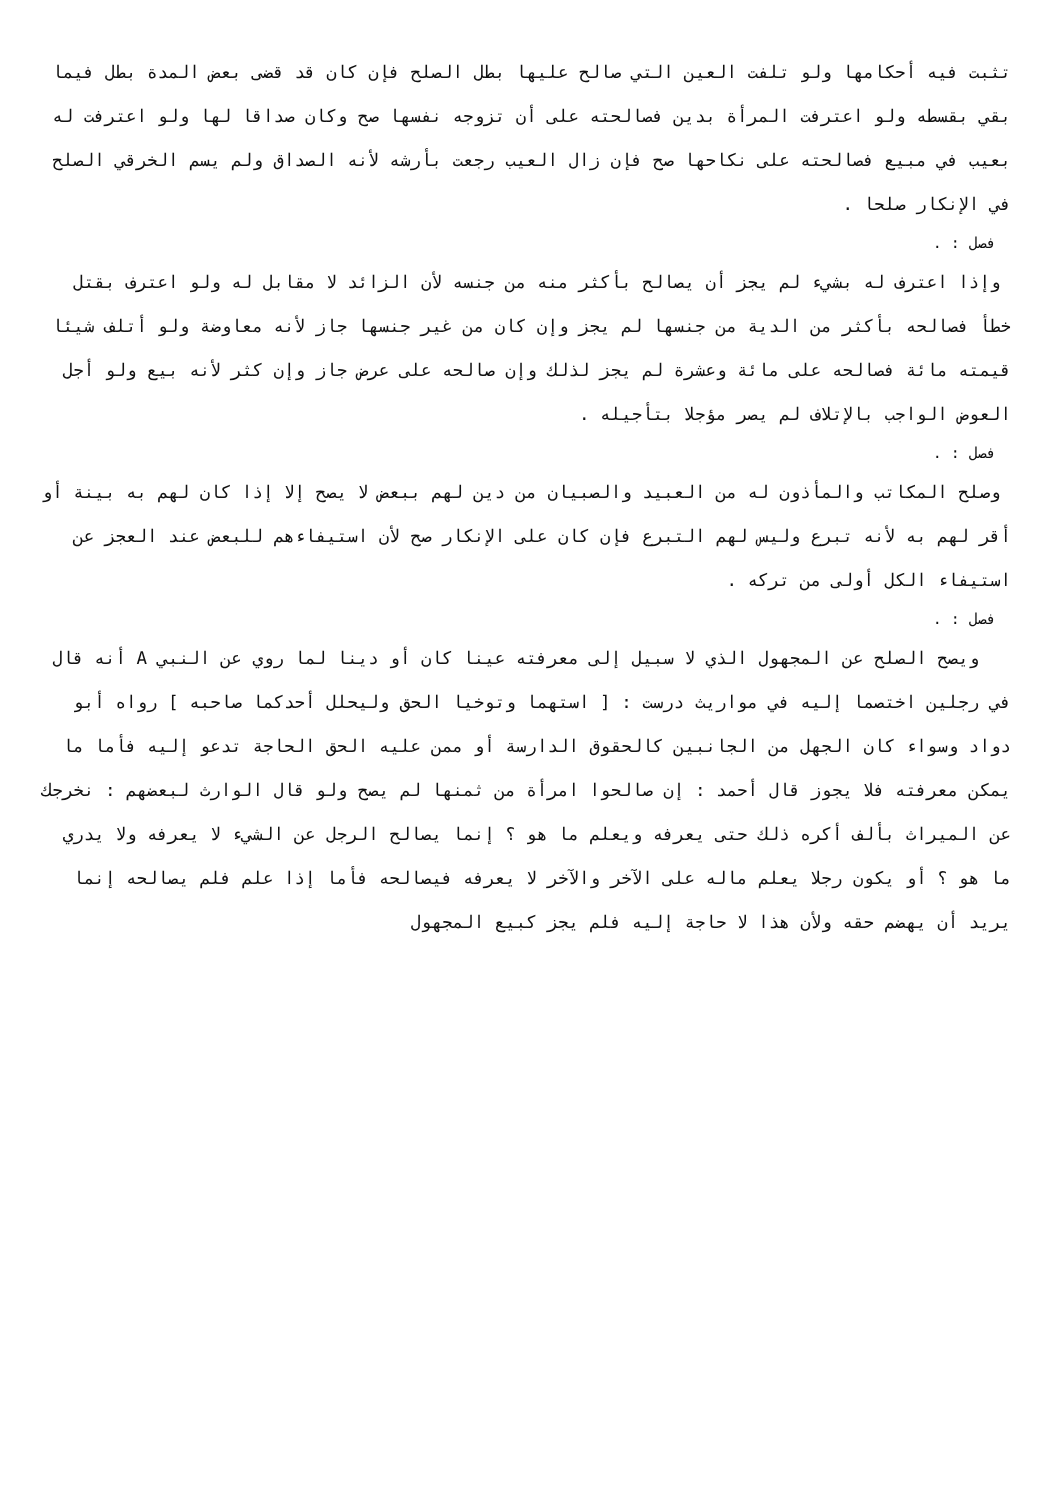تثبت فيه أحكامها ولو تلفت العين التي صالح عليها بطل الصلح فإن كان قد قضى بعض المدة بطل فيما بقي بقسطه ولو اعترفت المرأة بدين فصالحته على أن تزوجه نفسها صح وكان صداقا لها ولو اعترفت له بعيب في مبيع فصالحته على نكاحها صح فإن زال العيب رجعت بأرشه لأنه الصداق ولم يسم الخرقي الصلح في الإنكار صلحا .
فصل : .
وإذا اعترف له بشيء لم يجز أن يصالح بأكثر منه من جنسه لأن الزائد لا مقابل له ولو اعترف بقتل خطأ فصالحه بأكثر من الدية من جنسها لم يجز وإن كان من غير جنسها جاز لأنه معاوضة ولو أتلف شيئا قيمته مائة فصالحه على مائة وعشرة لم يجز لذلك وإن صالحه على عرض جاز وإن كثر لأنه بيع ولو أجل العوض الواجب بالإتلاف لم يصر مؤجلا بتأجيله .
فصل : .
وصلح المكاتب والمأذون له من العبيد والصبيان من دين لهم ببعض لا يصح إلا إذا كان لهم به بينة أو أقر لهم به لأنه تبرع وليس لهم التبرع فإن كان على الإنكار صح لأن استيفاءهم للبعض عند العجز عن استيفاء الكل أولى من تركه .
فصل : .
ويصح الصلح عن المجهول الذي لا سبيل إلى معرفته عينا كان أو دينا لما روي عن النبي A أنه قال في رجلين اختصما إليه في مواريث درست : [ استهما وتوخيا الحق وليحلل أحدكما صاحبه ] رواه أبو دواد وسواء كان الجهل من الجانبين كالحقوق الدارسة أو ممن عليه الحق الحاجة تدعو إليه فأما ما يمكن معرفته فلا يجوز قال أحمد : إن صالحوا امرأة من ثمنها لم يصح ولو قال الوارث لبعضهم : نخرجك عن الميراث بألف أكره ذلك حتى يعرفه ويعلم ما هو ؟ إنما يصالح الرجل عن الشيء لا يعرفه ولا يدري ما هو ؟ أو يكون رجلا يعلم ماله على الآخر والآخر لا يعرفه فيصالحه فأما إذا علم فلم يصالحه إنما يريد أن يهضم حقه ولأن هذا لا حاجة إليه فلم يجز كبيع المجهول